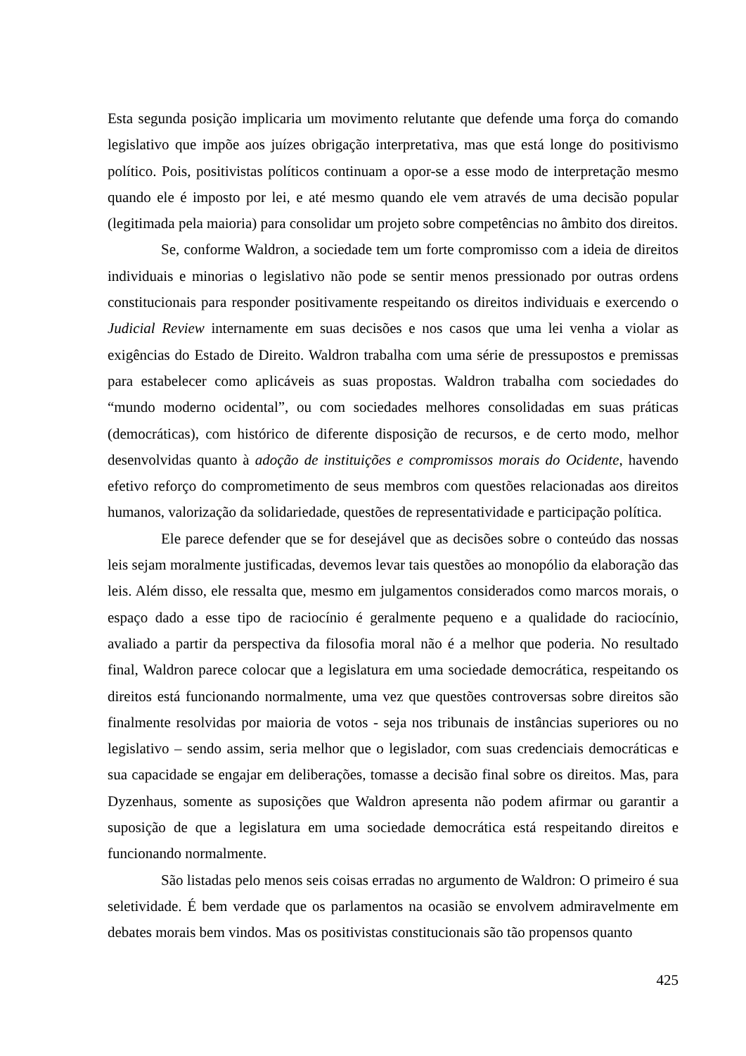Esta segunda posição implicaria um movimento relutante que defende uma força do comando legislativo que impõe aos juízes obrigação interpretativa, mas que está longe do positivismo político. Pois, positivistas políticos continuam a opor-se a esse modo de interpretação mesmo quando ele é imposto por lei, e até mesmo quando ele vem através de uma decisão popular (legitimada pela maioria) para consolidar um projeto sobre competências no âmbito dos direitos.
Se, conforme Waldron, a sociedade tem um forte compromisso com a ideia de direitos individuais e minorias o legislativo não pode se sentir menos pressionado por outras ordens constitucionais para responder positivamente respeitando os direitos individuais e exercendo o Judicial Review internamente em suas decisões e nos casos que uma lei venha a violar as exigências do Estado de Direito. Waldron trabalha com uma série de pressupostos e premissas para estabelecer como aplicáveis as suas propostas. Waldron trabalha com sociedades do “mundo moderno ocidental”, ou com sociedades melhores consolidadas em suas práticas (democráticas), com histórico de diferente disposição de recursos, e de certo modo, melhor desenvolvidas quanto à adoção de instituições e compromissos morais do Ocidente, havendo efetivo reforço do comprometimento de seus membros com questões relacionadas aos direitos humanos, valorização da solidariedade, questões de representatividade e participação política.
Ele parece defender que se for desejável que as decisões sobre o conteúdo das nossas leis sejam moralmente justificadas, devemos levar tais questões ao monopólio da elaboração das leis. Além disso, ele ressalta que, mesmo em julgamentos considerados como marcos morais, o espaço dado a esse tipo de raciocínio é geralmente pequeno e a qualidade do raciocínio, avaliado a partir da perspectiva da filosofia moral não é a melhor que poderia. No resultado final, Waldron parece colocar que a legislatura em uma sociedade democrática, respeitando os direitos está funcionando normalmente, uma vez que questões controversas sobre direitos são finalmente resolvidas por maioria de votos - seja nos tribunais de instâncias superiores ou no legislativo – sendo assim, seria melhor que o legislador, com suas credenciais democráticas e sua capacidade se engajar em deliberações, tomasse a decisão final sobre os direitos. Mas, para Dyzenhaus, somente as suposições que Waldron apresenta não podem afirmar ou garantir a suposição de que a legislatura em uma sociedade democrática está respeitando direitos e funcionando normalmente.
São listadas pelo menos seis coisas erradas no argumento de Waldron: O primeiro é sua seletividade. É bem verdade que os parlamentos na ocasião se envolvem admiravelmente em debates morais bem vindos. Mas os positivistas constitucionais são tão propensos quanto
425